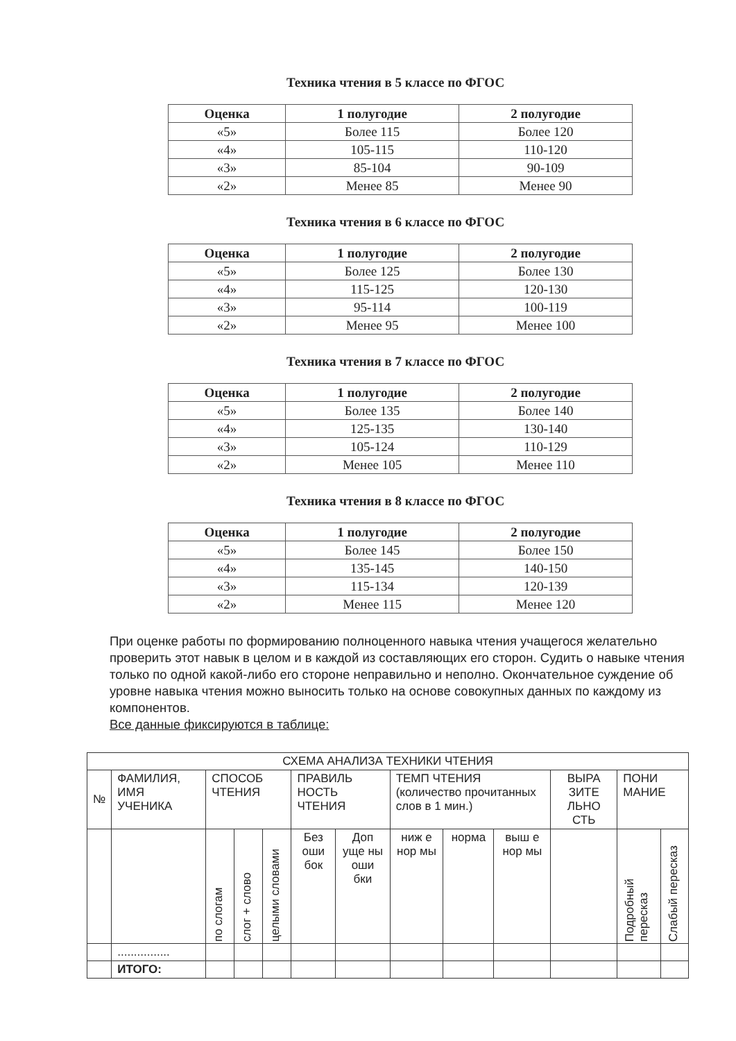Техника чтения в 5 классе по ФГОС
| Оценка | 1 полугодие | 2 полугодие |
| --- | --- | --- |
| «5» | Более 115 | Более 120 |
| «4» | 105-115 | 110-120 |
| «3» | 85-104 | 90-109 |
| «2» | Менее 85 | Менее 90 |
Техника чтения в 6 классе по ФГОС
| Оценка | 1 полугодие | 2 полугодие |
| --- | --- | --- |
| «5» | Более 125 | Более 130 |
| «4» | 115-125 | 120-130 |
| «3» | 95-114 | 100-119 |
| «2» | Менее 95 | Менее 100 |
Техника чтения в 7 классе по ФГОС
| Оценка | 1 полугодие | 2 полугодие |
| --- | --- | --- |
| «5» | Более 135 | Более 140 |
| «4» | 125-135 | 130-140 |
| «3» | 105-124 | 110-129 |
| «2» | Менее 105 | Менее 110 |
Техника чтения в 8 классе по ФГОС
| Оценка | 1 полугодие | 2 полугодие |
| --- | --- | --- |
| «5» | Более 145 | Более 150 |
| «4» | 135-145 | 140-150 |
| «3» | 115-134 | 120-139 |
| «2» | Менее 115 | Менее 120 |
При оценке работы по формированию полноценного навыка чтения учащегося желательно проверить этот навык в целом и в каждой из составляющих его сторон. Судить о навыке чтения только по одной какой-либо его стороне неправильно и неполно. Окончательное суждение об уровне навыка чтения можно выносить только на основе совокупных данных по каждому из компонентов.
Все данные фиксируются в таблице:
| СХЕМА АНАЛИЗА ТЕХНИКИ ЧТЕНИЯ | | | | | | | | | | | | |
| № | ФАМИЛИЯ, ИМЯ УЧЕНИКА | СПОСОБ ЧТЕНИЯ | | | ПРАВИЛЬ НОСТЬ ЧТЕНИЯ | | ТЕМП ЧТЕНИЯ (количество прочитанных слов в 1 мин.) | | | ВЫРА ЗИТЕ ЛЬНО СТЬ | ПОНИ МАНИЕ | |
| | | по слогам | слог + слово | целыми словами | Без оши бок | Доп уще ны оши бки | ниж е нор мы | норма | выш е нор мы | | Подробный пересказ | Слабый пересказ |
| | ................ | | | | | | | | | | | |
| | ИТОГО: | | | | | | | | | | | |